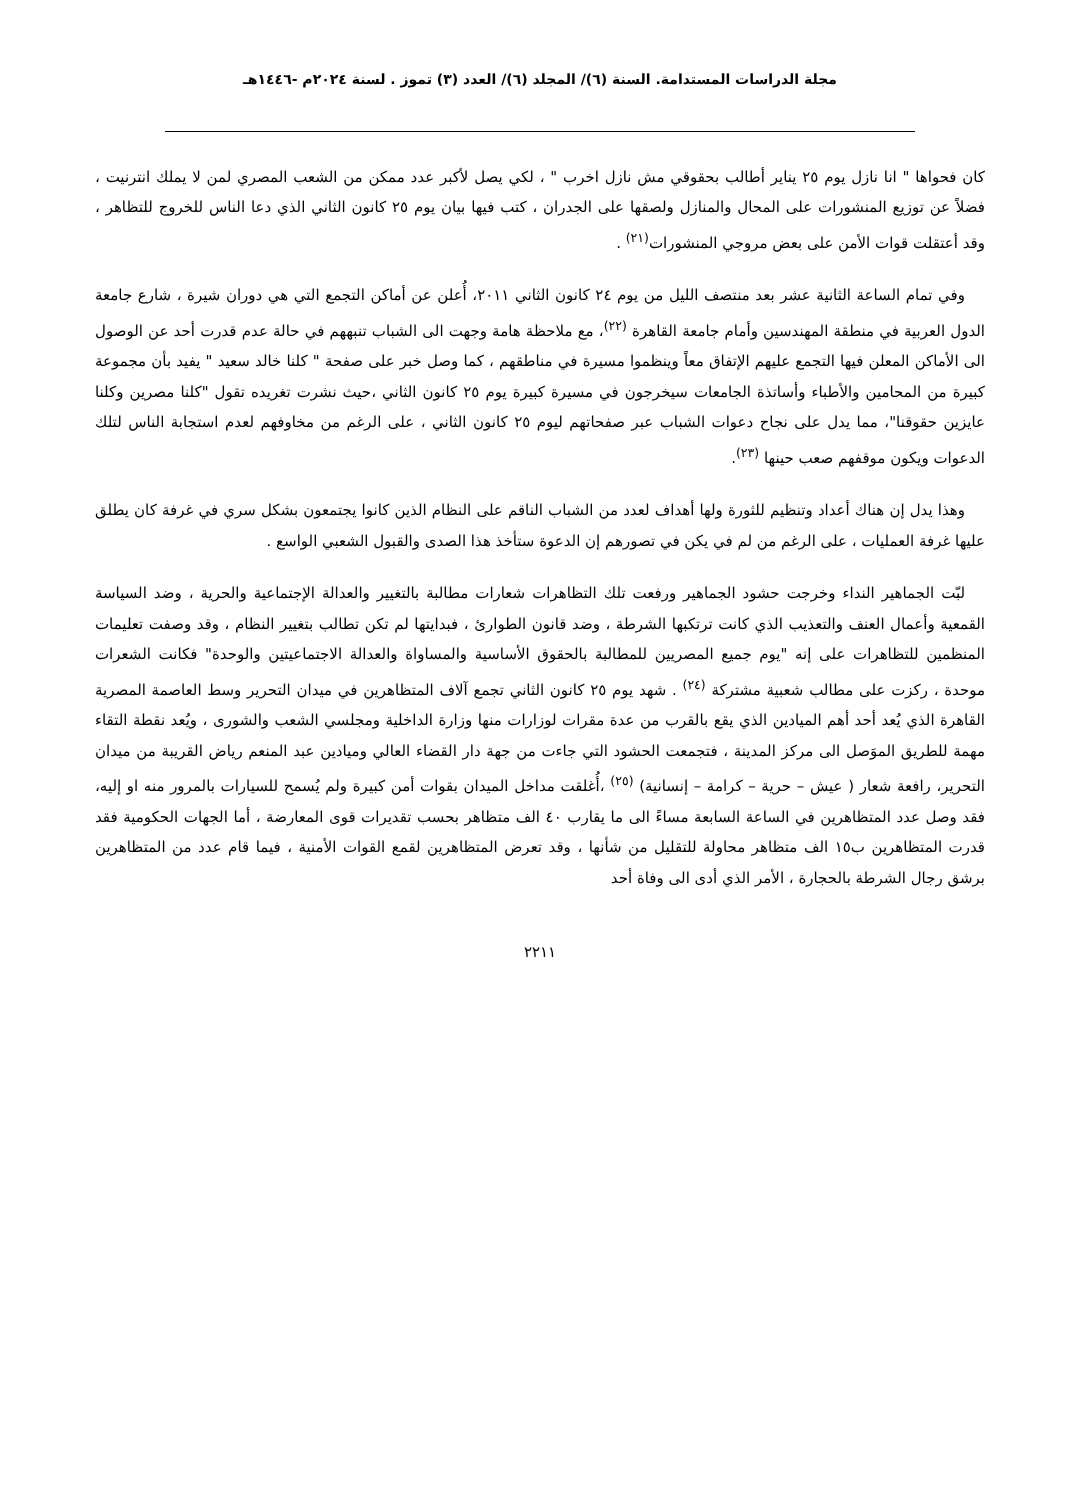مجلة الدراسات المستدامة. السنة (٦)/ المجلد (٦)/ العدد (٣) تموز . لسنة ٢٠٢٤م -١٤٤٦هـ
كان فحواها " انا نازل يوم ٢٥ يناير أطالب بحقوقي مش نازل اخرب " ، لكي يصل لأكبر عدد ممكن من الشعب المصري لمن لا يملك انترنيت ، فضلاً عن توزيع المنشورات على المحال والمنازل ولصقها على الجدران ، كتب فيها بيان يوم ٢٥ كانون الثاني الذي دعا الناس للخروج للتظاهر ، وقد أعتقلت قوات الأمن على بعض مروجي المنشورات<sup>(٢١)</sup> .
وفي تمام الساعة الثانية عشر بعد منتصف الليل من يوم ٢٤ كانون الثاني ٢٠١١، أُعلن عن أماكن التجمع التي هي دوران شيرة ، شارع جامعة الدول العربية في منطقة المهندسين وأمام جامعة القاهرة <sup>(٢٢)</sup>، مع ملاحظة هامة وجهت الى الشباب تنبههم في حالة عدم قدرت أحد عن الوصول الى الأماكن المعلن فيها التجمع عليهم الإتفاق معاً وينظموا مسيرة في مناطقهم ، كما وصل خبر على صفحة " كلنا خالد سعيد " يفيد بأن مجموعة كبيرة من المحامين والأطباء وأساتذة الجامعات سيخرجون في مسيرة كبيرة يوم ٢٥ كانون الثاني ،حيث نشرت تغريده تقول "كلنا مصرين وكلنا عايزين حقوقنا"، مما يدل على نجاح دعوات الشباب عبر صفحاتهم ليوم ٢٥ كانون الثاني ، على الرغم من مخاوفهم لعدم استجابة الناس لتلك الدعوات ويكون موقفهم صعب حينها <sup>(٢٣)</sup>.
وهذا يدل إن هناك أعداد وتنظيم للثورة ولها أهداف لعدد من الشباب الناقم على النظام الذين كانوا يجتمعون بشكل سري في غرفة كان يطلق عليها غرفة العمليات ، على الرغم من لم في يكن في تصورهم إن الدعوة ستأخذ هذا الصدى والقبول الشعبي الواسع .
لبّت الجماهير النداء وخرجت حشود الجماهير ورفعت تلك التظاهرات شعارات مطالبة بالتغيير والعدالة الإجتماعية والحرية ، وضد السياسة القمعية وأعمال العنف والتعذيب الذي كانت ترتكبها الشرطة ، وضد قانون الطوارئ ، فبدايتها لم تكن تطالب بتغيير النظام ، وقد وصفت تعليمات المنظمين للتظاهرات على إنه "يوم جميع المصريين للمطالبة بالحقوق الأساسية والمساواة والعدالة الاجتماعيتين والوحدة" فكانت الشعرات موحدة ، ركزت على مطالب شعبية مشتركة <sup>(٢٤)</sup> . شهد يوم ٢٥ كانون الثاني تجمع آلاف المتظاهرين في ميدان التحرير وسط العاصمة المصرية القاهرة الذي يُعد أحد أهم الميادين الذي يقع بالقرب من عدة مقرات لوزارات منها وزارة الداخلية ومجلسي الشعب والشورى ، ويُعد نقطة التقاء مهمة للطريق الموَصل الى مركز المدينة ، فتجمعت الحشود التي جاءت من جهة دار القضاء العالي وميادين عبد المنعم رياض القريبة من ميدان التحرير، رافعة شعار ( عيش – حرية – كرامة – إنسانية) <sup>(٢٥)</sup> ،أُغلقت مداخل الميدان بقوات أمن كبيرة ولم يُسمح للسيارات بالمرور منه او إليه، فقد وصل عدد المتظاهرين في الساعة السابعة مساءً الى ما يقارب ٤٠ الف متظاهر بحسب تقديرات قوى المعارضة ، أما الجهات الحكومية فقد قدرت المتظاهرين ب١٥ الف متظاهر محاولة للتقليل من شأنها ، وقد تعرض المتظاهرين لقمع القوات الأمنية ، فيما قام عدد من المتظاهرين برشق رجال الشرطة بالحجارة ، الأمر الذي أدى الى وفاة أحد
٢٢١١